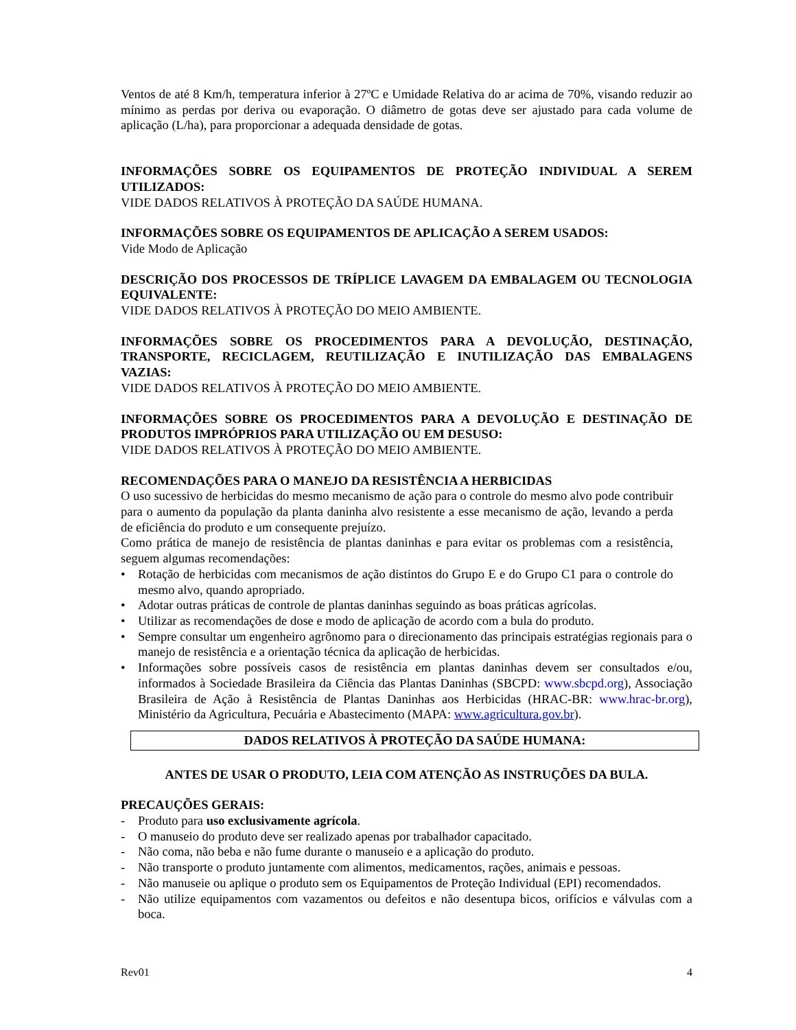Ventos de até 8 Km/h, temperatura inferior à 27ºC e Umidade Relativa do ar acima de 70%, visando reduzir ao mínimo as perdas por deriva ou evaporação. O diâmetro de gotas deve ser ajustado para cada volume de aplicação (L/ha), para proporcionar a adequada densidade de gotas.
INFORMAÇÕES SOBRE OS EQUIPAMENTOS DE PROTEÇÃO INDIVIDUAL A SEREM UTILIZADOS:
VIDE DADOS RELATIVOS À PROTEÇÃO DA SAÚDE HUMANA.
INFORMAÇÕES SOBRE OS EQUIPAMENTOS DE APLICAÇÃO A SEREM USADOS:
Vide Modo de Aplicação
DESCRIÇÃO DOS PROCESSOS DE TRÍPLICE LAVAGEM DA EMBALAGEM OU TECNOLOGIA EQUIVALENTE:
VIDE DADOS RELATIVOS À PROTEÇÃO DO MEIO AMBIENTE.
INFORMAÇÕES SOBRE OS PROCEDIMENTOS PARA A DEVOLUÇÃO, DESTINAÇÃO, TRANSPORTE, RECICLAGEM, REUTILIZAÇÃO E INUTILIZAÇÃO DAS EMBALAGENS VAZIAS:
VIDE DADOS RELATIVOS À PROTEÇÃO DO MEIO AMBIENTE.
INFORMAÇÕES SOBRE OS PROCEDIMENTOS PARA A DEVOLUÇÃO E DESTINAÇÃO DE PRODUTOS IMPRÓPRIOS PARA UTILIZAÇÃO OU EM DESUSO:
VIDE DADOS RELATIVOS À PROTEÇÃO DO MEIO AMBIENTE.
RECOMENDAÇÕES PARA O MANEJO DA RESISTÊNCIA A HERBICIDAS
O uso sucessivo de herbicidas do mesmo mecanismo de ação para o controle do mesmo alvo pode contribuir para o aumento da população da planta daninha alvo resistente a esse mecanismo de ação, levando a perda de eficiência do produto e um consequente prejuízo.
Como prática de manejo de resistência de plantas daninhas e para evitar os problemas com a resistência, seguem algumas recomendações:
• Rotação de herbicidas com mecanismos de ação distintos do Grupo E e do Grupo C1 para o controle do mesmo alvo, quando apropriado.
• Adotar outras práticas de controle de plantas daninhas seguindo as boas práticas agrícolas.
• Utilizar as recomendações de dose e modo de aplicação de acordo com a bula do produto.
• Sempre consultar um engenheiro agrônomo para o direcionamento das principais estratégias regionais para o manejo de resistência e a orientação técnica da aplicação de herbicidas.
• Informações sobre possíveis casos de resistência em plantas daninhas devem ser consultados e/ou, informados à Sociedade Brasileira da Ciência das Plantas Daninhas (SBCPD: www.sbcpd.org), Associação Brasileira de Ação à Resistência de Plantas Daninhas aos Herbicidas (HRAC-BR: www.hrac-br.org), Ministério da Agricultura, Pecuária e Abastecimento (MAPA: www.agricultura.gov.br).
DADOS RELATIVOS À PROTEÇÃO DA SAÚDE HUMANA:
ANTES DE USAR O PRODUTO, LEIA COM ATENÇÃO AS INSTRUÇÕES DA BULA.
PRECAUÇÕES GERAIS:
- Produto para uso exclusivamente agrícola.
- O manuseio do produto deve ser realizado apenas por trabalhador capacitado.
- Não coma, não beba e não fume durante o manuseio e a aplicação do produto.
- Não transporte o produto juntamente com alimentos, medicamentos, rações, animais e pessoas.
- Não manuseie ou aplique o produto sem os Equipamentos de Proteção Individual (EPI) recomendados.
- Não utilize equipamentos com vazamentos ou defeitos e não desentupa bicos, orifícios e válvulas com a boca.
Rev01 4